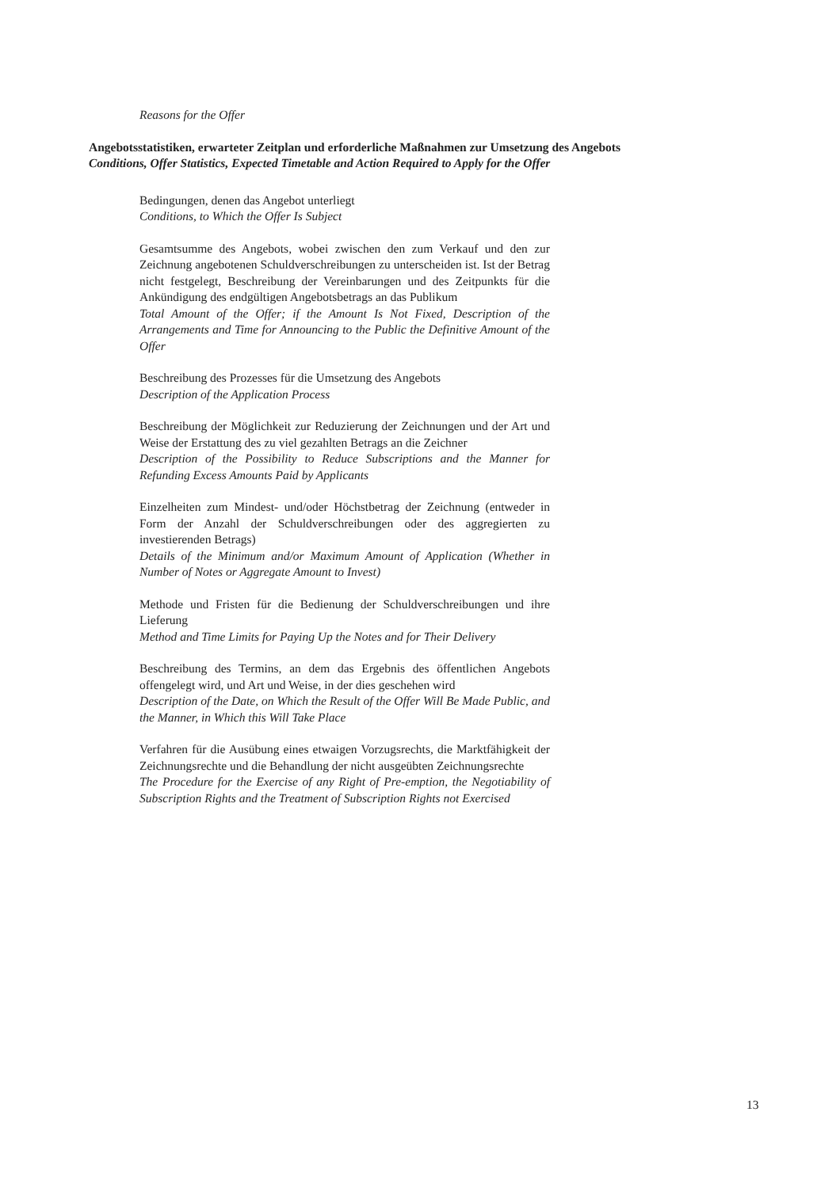Reasons for the Offer
Angebotsstatistiken, erwarteter Zeitplan und erforderliche Maßnahmen zur Umsetzung des Angebots
Conditions, Offer Statistics, Expected Timetable and Action Required to Apply for the Offer
Bedingungen, denen das Angebot unterliegt
Conditions, to Which the Offer Is Subject
Gesamtsumme des Angebots, wobei zwischen den zum Verkauf und den zur Zeichnung angebotenen Schuldverschreibungen zu unterscheiden ist. Ist der Betrag nicht festgelegt, Beschreibung der Vereinbarungen und des Zeitpunkts für die Ankündigung des endgültigen Angebotsbetrags an das Publikum
Total Amount of the Offer; if the Amount Is Not Fixed, Description of the Arrangements and Time for Announcing to the Public the Definitive Amount of the Offer
Beschreibung des Prozesses für die Umsetzung des Angebots
Description of the Application Process
Beschreibung der Möglichkeit zur Reduzierung der Zeichnungen und der Art und Weise der Erstattung des zu viel gezahlten Betrags an die Zeichner
Description of the Possibility to Reduce Subscriptions and the Manner for Refunding Excess Amounts Paid by Applicants
Einzelheiten zum Mindest- und/oder Höchstbetrag der Zeichnung (entweder in Form der Anzahl der Schuldverschreibungen oder des aggregierten zu investierenden Betrags)
Details of the Minimum and/or Maximum Amount of Application (Whether in Number of Notes or Aggregate Amount to Invest)
Methode und Fristen für die Bedienung der Schuldverschreibungen und ihre Lieferung
Method and Time Limits for Paying Up the Notes and for Their Delivery
Beschreibung des Termins, an dem das Ergebnis des öffentlichen Angebots offengelegt wird, und Art und Weise, in der dies geschehen wird
Description of the Date, on Which the Result of the Offer Will Be Made Public, and the Manner, in Which this Will Take Place
Verfahren für die Ausübung eines etwaigen Vorzugsrechts, die Marktfähigkeit der Zeichnungsrechte und die Behandlung der nicht ausgeübten Zeichnungsrechte
The Procedure for the Exercise of any Right of Pre-emption, the Negotiability of Subscription Rights and the Treatment of Subscription Rights not Exercised
13